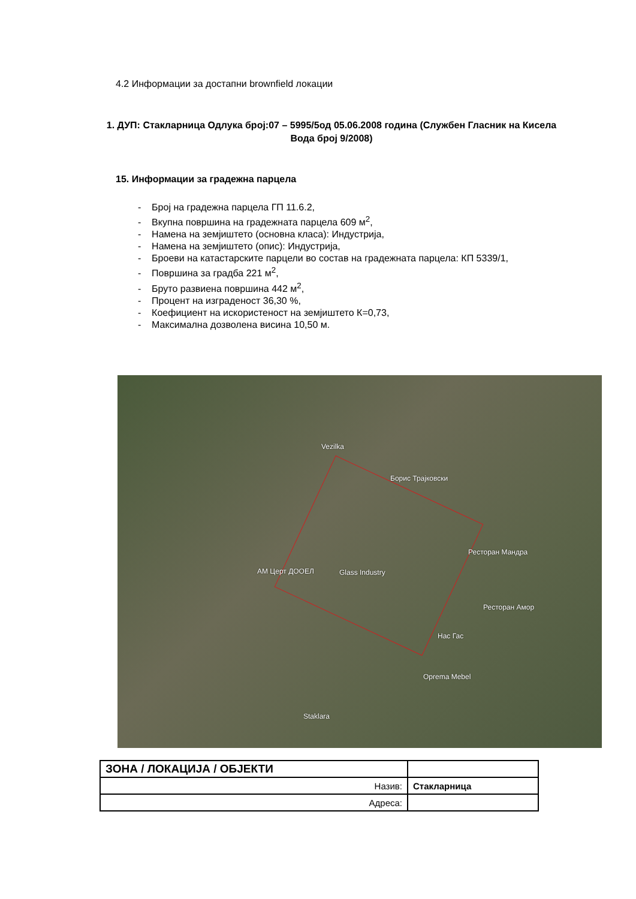4.2 Информации за достапни brownfield локации
1. ДУП: Стакларница Одлука број:07 – 5995/5од 05.06.2008 година (Службен Гласник на Кисела Вода број 9/2008)
15. Информации за градежна парцела
- Број на градежна парцела ГП 11.6.2,
- Вкупна површина на градежната парцела 609 м<sup>2</sup>,
- Намена на земјиштето (основна класа): Индустрија,
- Намена на земјиштето (опис): Индустрија,
- Броеви на катастарските парцели во состав на градежната парцела: КП 5339/1,
- Површина за градба 221 м<sup>2</sup>,
- Бруто развиена површина 442 м<sup>2</sup>,
- Процент на изграденост 36,30 %,
- Коефициент на искористеност на земјиштето К=0,73,
- Максимална дозволена висина 10,50 м.
Vezilka
Борис Трајковски
Ресторан Мандра
АМ Церт ДООЕЛ Glass Industry
Ресторан Амор
Нас Гас
Oprema Mebel
Staklara
| ЗОНА / ЛОКАЦИЈА / ОБЈЕКТИ | |
| Назив: | Стакларница |
| Адреса: | |